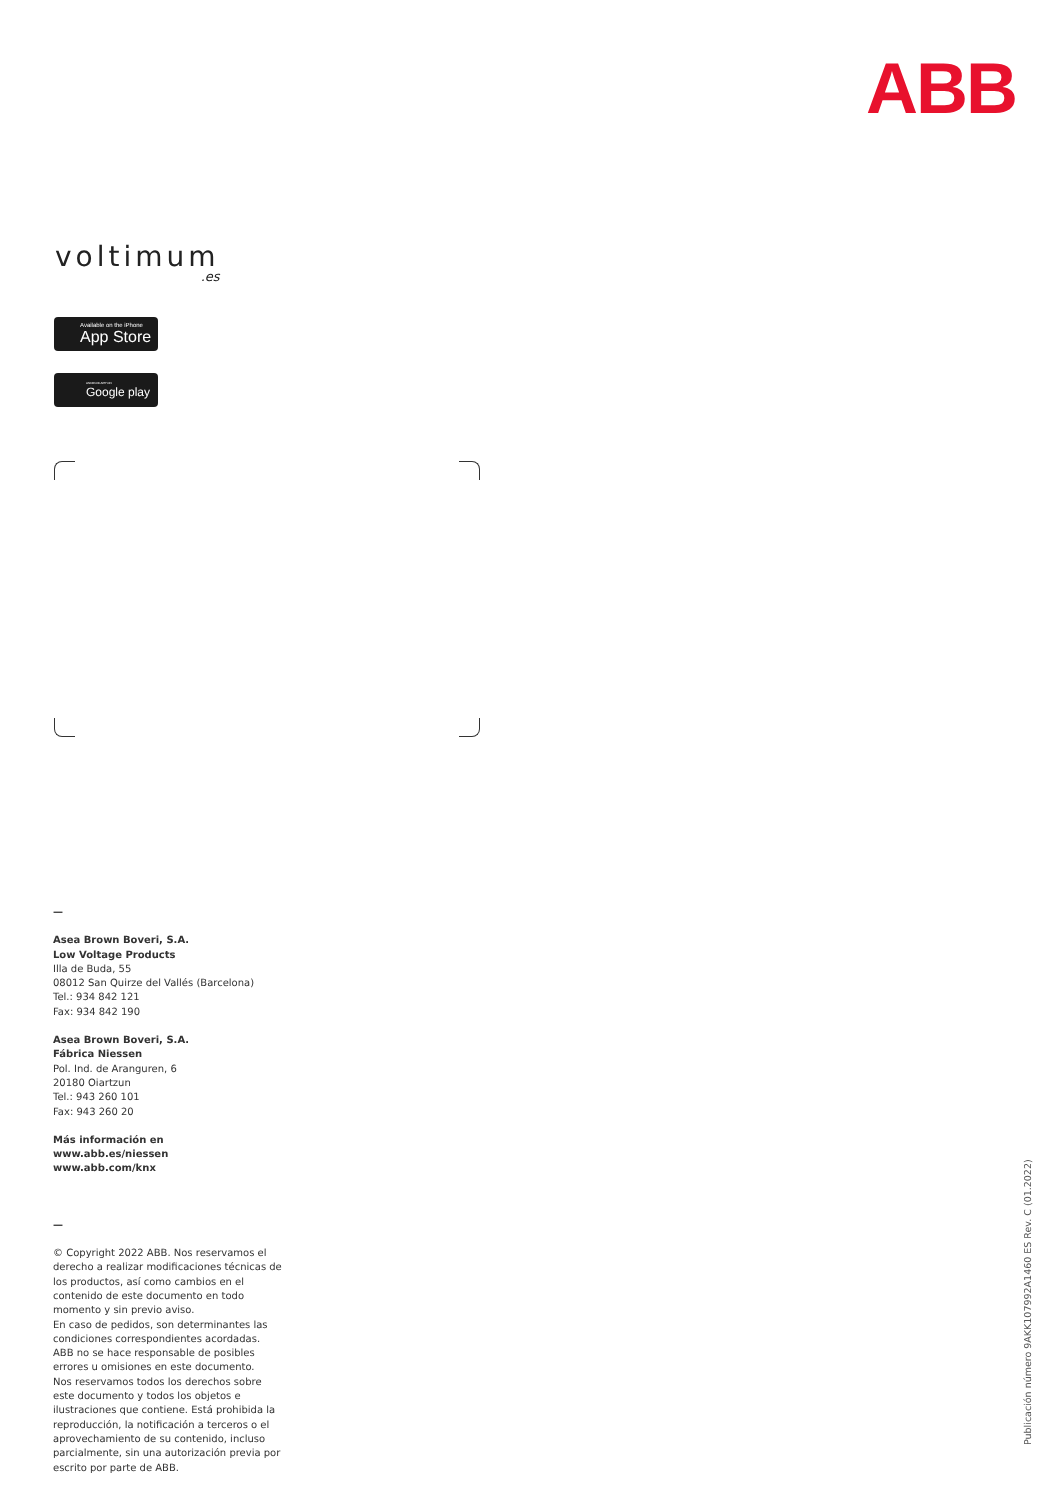ABB
voltimum.es
Available on the iPhone
App Store
ANDROID APP ON
Google play
—
Asea Brown Boveri, S.A.
Low Voltage Products
Illa de Buda, 55
08012 San Quirze del Vallés (Barcelona)
Tel.: 934 842 121
Fax: 934 842 190
Asea Brown Boveri, S.A.
Fábrica Niessen
Pol. Ind. de Aranguren, 6
20180 Oiartzun
Tel.: 943 260 101
Fax: 943 260 20
Más información en
www.abb.es/niessen
www.abb.com/knx
—
© Copyright 2022 ABB. Nos reservamos el derecho a realizar modificaciones técnicas de los productos, así como cambios en el contenido de este documento en todo momento y sin previo aviso.
En caso de pedidos, son determinantes las condiciones correspondientes acordadas. ABB no se hace responsable de posibles errores u omisiones en este documento.
Nos reservamos todos los derechos sobre este documento y todos los objetos e ilustraciones que contiene. Está prohibida la reproducción, la notificación a terceros o el aprovechamiento de su contenido, incluso parcialmente, sin una autorización previa por escrito por parte de ABB.
Publicación número 9AKK107992A1460 ES Rev. C (01.2022)